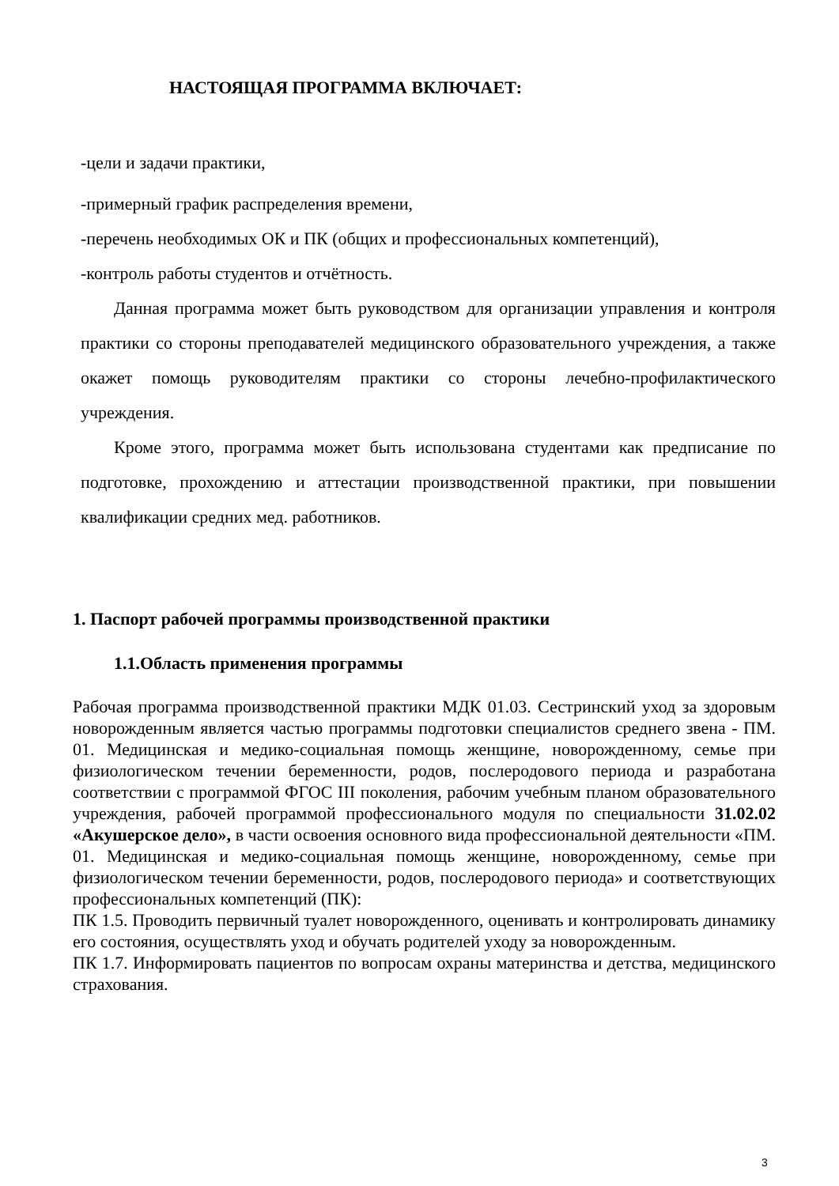НАСТОЯЩАЯ ПРОГРАММА ВКЛЮЧАЕТ:
-цели и задачи практики,
-примерный график распределения времени,
-перечень необходимых ОК и ПК (общих и профессиональных компетенций),
-контроль работы студентов и отчётность.
Данная программа может быть руководством для организации управления и контроля практики со стороны преподавателей медицинского образовательного учреждения, а также окажет помощь руководителям практики со стороны лечебно-профилактического учреждения.
Кроме этого, программа может быть использована студентами как предписание по подготовке, прохождению и аттестации производственной практики, при повышении квалификации средних мед. работников.
1. Паспорт рабочей программы производственной практики
1.1.Область применения программы
Рабочая программа производственной практики МДК 01.03. Сестринский уход за здоровым новорожденным является частью программы подготовки специалистов среднего звена - ПМ. 01. Медицинская и медико-социальная помощь женщине, новорожденному, семье при физиологическом течении беременности, родов, послеродового периода и разработана соответствии с программой ФГОС III поколения, рабочим учебным планом образовательного учреждения, рабочей программой профессионального модуля по специальности 31.02.02 «Акушерское дело», в части освоения основного вида профессиональной деятельности «ПМ. 01. Медицинская и медико-социальная помощь женщине, новорожденному, семье при физиологическом течении беременности, родов, послеродового периода» и соответствующих профессиональных компетенций (ПК):
ПК 1.5. Проводить первичный туалет новорожденного, оценивать и контролировать динамику его состояния, осуществлять уход и обучать родителей уходу за новорожденным.
ПК 1.7. Информировать пациентов по вопросам охраны материнства и детства, медицинского страхования.
3